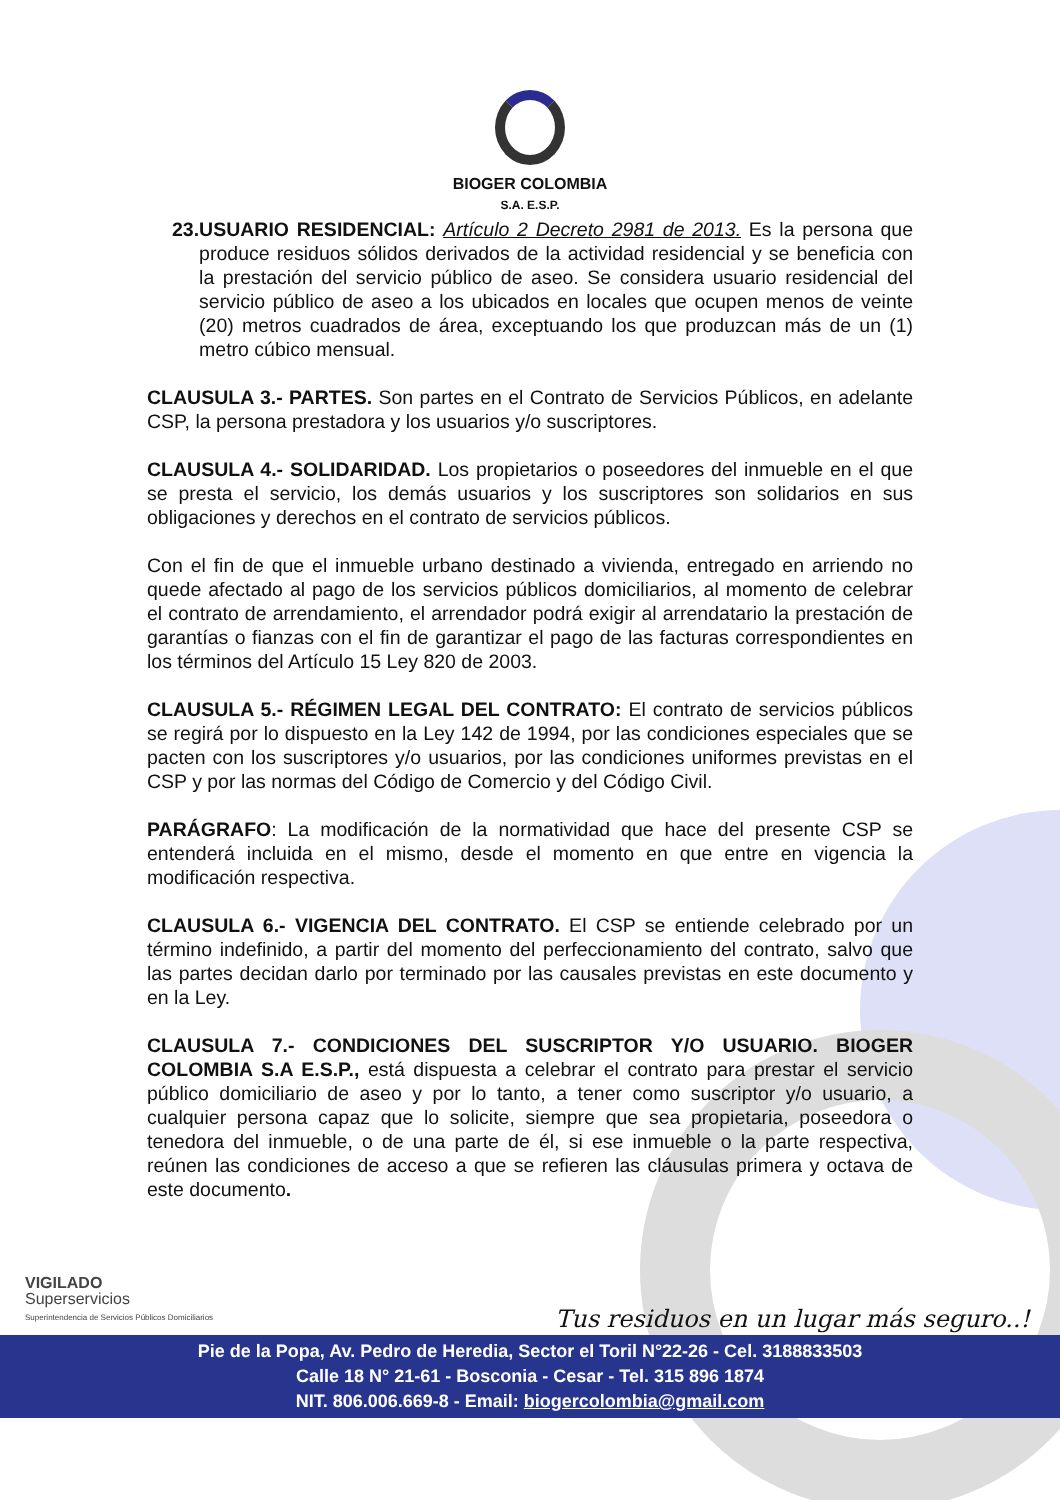BIOGER COLOMBIA
S.A. E.S.P.
23.
USUARIO RESIDENCIAL: Artículo 2 Decreto 2981 de 2013. Es la persona que produce residuos sólidos derivados de la actividad residencial y se beneficia con la prestación del servicio público de aseo. Se considera usuario residencial del servicio público de aseo a los ubicados en locales que ocupen menos de veinte (20) metros cuadrados de área, exceptuando los que produzcan más de un (1) metro cúbico mensual.
CLAUSULA 3.- PARTES. Son partes en el Contrato de Servicios Públicos, en adelante CSP, la persona prestadora y los usuarios y/o suscriptores.
CLAUSULA 4.- SOLIDARIDAD. Los propietarios o poseedores del inmueble en el que se presta el servicio, los demás usuarios y los suscriptores son solidarios en sus obligaciones y derechos en el contrato de servicios públicos.
Con el fin de que el inmueble urbano destinado a vivienda, entregado en arriendo no quede afectado al pago de los servicios públicos domiciliarios, al momento de celebrar el contrato de arrendamiento, el arrendador podrá exigir al arrendatario la prestación de garantías o fianzas con el fin de garantizar el pago de las facturas correspondientes en los términos del Artículo 15 Ley 820 de 2003.
CLAUSULA 5.- RÉGIMEN LEGAL DEL CONTRATO: El contrato de servicios públicos se regirá por lo dispuesto en la Ley 142 de 1994, por las condiciones especiales que se pacten con los suscriptores y/o usuarios, por las condiciones uniformes previstas en el CSP y por las normas del Código de Comercio y del Código Civil.
PARÁGRAFO: La modificación de la normatividad que hace del presente CSP se entenderá incluida en el mismo, desde el momento en que entre en vigencia la modificación respectiva.
CLAUSULA 6.- VIGENCIA DEL CONTRATO. El CSP se entiende celebrado por un término indefinido, a partir del momento del perfeccionamiento del contrato, salvo que las partes decidan darlo por terminado por las causales previstas en este documento y en la Ley.
CLAUSULA 7.- CONDICIONES DEL SUSCRIPTOR Y/O USUARIO. BIOGER COLOMBIA S.A E.S.P., está dispuesta a celebrar el contrato para prestar el servicio público domiciliario de aseo y por lo tanto, a tener como suscriptor y/o usuario, a cualquier persona capaz que lo solicite, siempre que sea propietaria, poseedora o tenedora del inmueble, o de una parte de él, si ese inmueble o la parte respectiva, reúnen las condiciones de acceso a que se refieren las cláusulas primera y octava de este documento.
VIGILADO
Superservicios
Superintendencia de Servicios Públicos Domiciliarios
Tus residuos en un lugar más seguro..!
Pie de la Popa, Av. Pedro de Heredia, Sector el Toril N°22-26 - Cel. 3188833503
Calle 18 N° 21-61 - Bosconia - Cesar - Tel. 315 896 1874
NIT. 806.006.669-8 - Email: biogercolombia@gmail.com